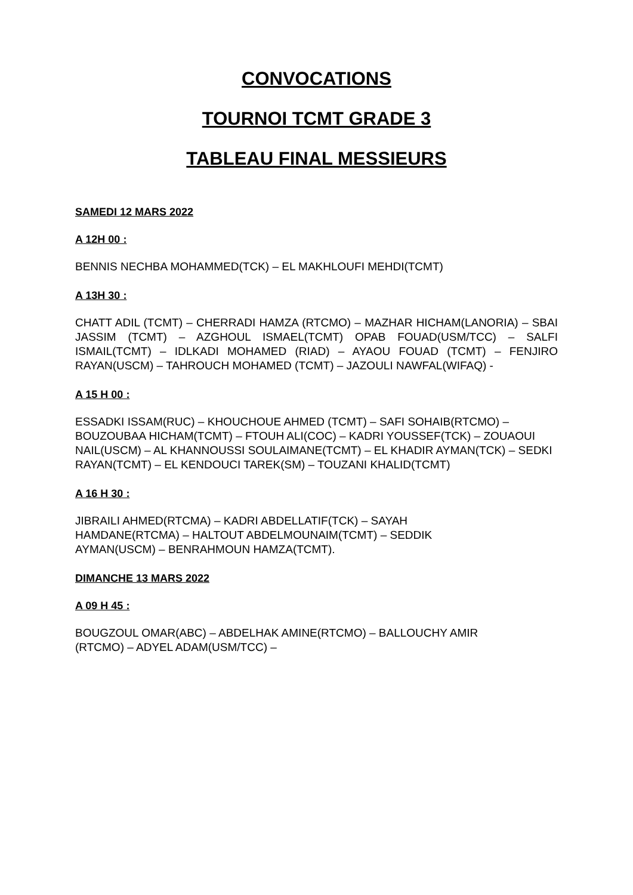CONVOCATIONS
TOURNOI TCMT GRADE 3
TABLEAU FINAL MESSIEURS
SAMEDI 12 MARS 2022
A 12H 00 :
BENNIS NECHBA MOHAMMED(TCK) – EL MAKHLOUFI MEHDI(TCMT)
A 13H 30 :
CHATT ADIL (TCMT) – CHERRADI HAMZA (RTCMO) – MAZHAR HICHAM(LANORIA) – SBAI JASSIM (TCMT) – AZGHOUL ISMAEL(TCMT) OPAB FOUAD(USM/TCC) – SALFI ISMAIL(TCMT) – IDLKADI MOHAMED (RIAD) – AYAOU FOUAD (TCMT) – FENJIRO RAYAN(USCM) – TAHROUCH MOHAMED (TCMT) – JAZOULI NAWFAL(WIFAQ) -
A 15 H 00 :
ESSADKI ISSAM(RUC) – KHOUCHOUE AHMED (TCMT) – SAFI SOHAIB(RTCMO) – BOUZOUBAA HICHAM(TCMT) – FTOUH ALI(COC) – KADRI YOUSSEF(TCK) – ZOUAOUI NAIL(USCM) – AL KHANNOUSSI SOULAIMANE(TCMT) – EL KHADIR AYMAN(TCK) – SEDKI RAYAN(TCMT) – EL KENDOUCI TAREK(SM) – TOUZANI KHALID(TCMT)
A 16 H 30 :
JIBRAILI AHMED(RTCMA) – KADRI ABDELLATIF(TCK) – SAYAH
HAMDANE(RTCMA) – HALTOUT ABDELMOUNAIM(TCMT) – SEDDIK
AYMAN(USCM) – BENRAHMOUN HAMZA(TCMT).
DIMANCHE 13 MARS 2022
A 09 H 45 :
BOUGZOUL OMAR(ABC) – ABDELHAK AMINE(RTCMO) – BALLOUCHY AMIR
(RTCMO) – ADYEL ADAM(USM/TCC) –